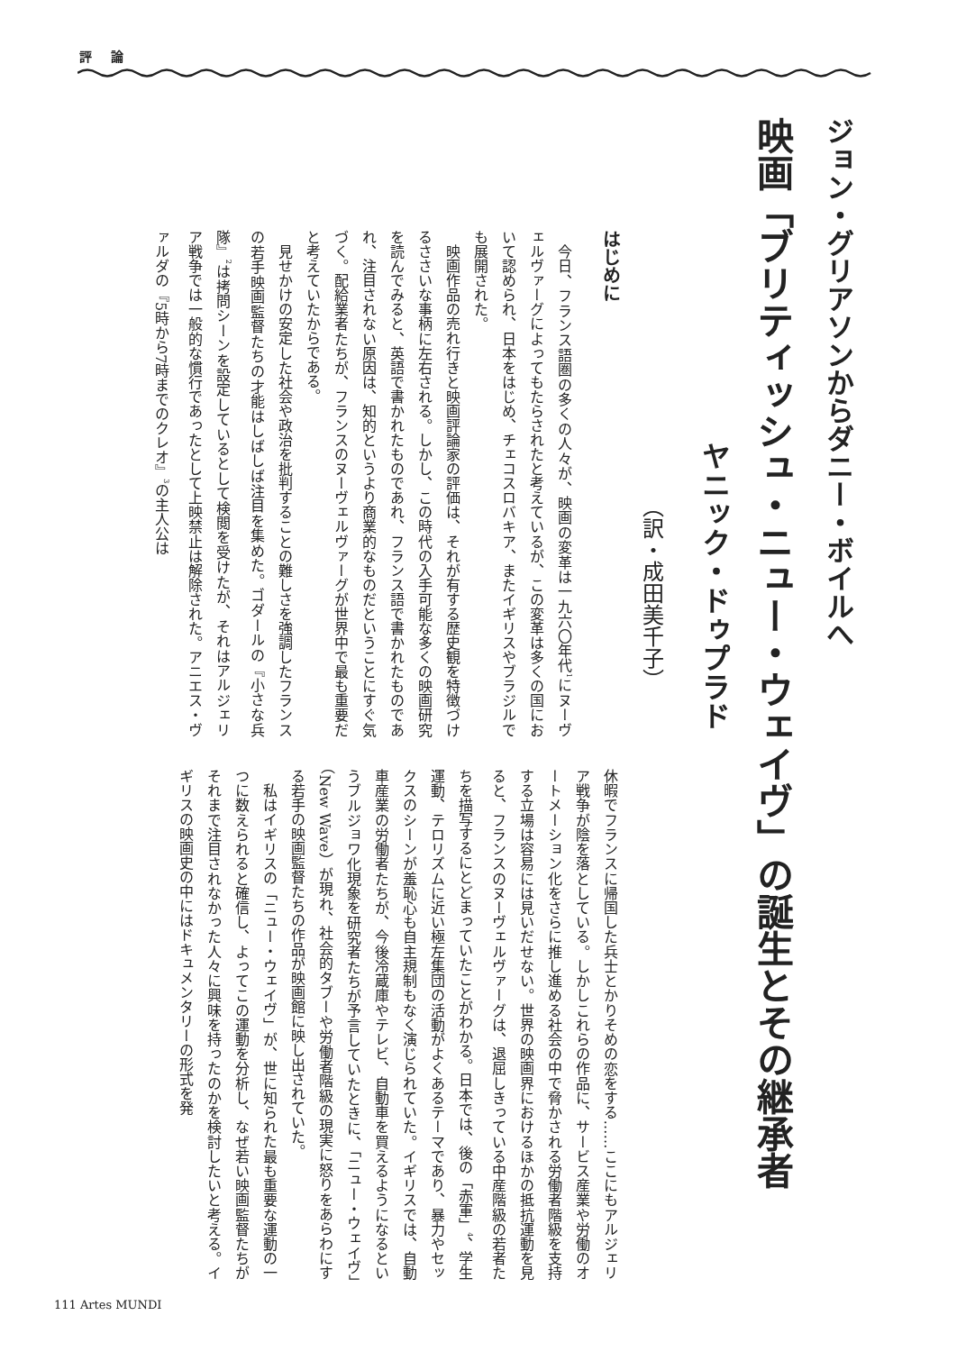評 論
ジョン・グリアソンからダニー・ボイルへ
映画「ブリティッシュ・ニュー・ウェイヴ」の誕生とその継承者
ヤニック・ドゥプラド
（訳・成田美千子）
はじめに
今日、フランス語圏の多くの人々が、映画の変革は一九六〇年代<sup>1</sup>にヌーヴェルヴァーグによってもたらされたと考えているが、この変革は多くの国において認められ、日本をはじめ、チェコスロバキア、またイギリスやブラジルでも展開された。
映画作品の売れ行きと映画評論家の評価は、それが有する歴史観を特徴づけるささいな事柄に左右される。しかし、この時代の入手可能な多くの映画研究を読んでみると、英語で書かれたものであれ、フランス語で書かれたものであれ、注目されない原因は、知的というより商業的なものだということにすぐ気づく。配給業者たちが、フランスのヌーヴェルヴァーグが世界中で最も重要だと考えていたからである。
見せかけの安定した社会や政治を批判することの難しさを強調したフランスの若手映画監督たちの才能はしばしば注目を集めた。ゴダールの『小さな兵隊』<sup>2</sup>は拷問シーンを設定しているとして検閲を受けたが、それはアルジェリア戦争では一般的な慣行であったとして上映禁止は解除された。アニエス・ヴァルダの『5時から7時までのクレオ』<sup>3</sup>の主人公は
休暇でフランスに帰国した兵士とかりそめの恋をする……ここにもアルジェリア戦争が陰を落としている。しかしこれらの作品に、サービス産業や労働のオートメーション化をさらに推し進める社会の中で脅かされる労働者階級を支持する立場は容易には見いだせない。世界の映画界におけるほかの抵抗運動を見ると、フランスのヌーヴェルヴァーグは、退屈しきっている中産階級の若者たちを描写するにとどまっていたことがわかる。日本では、後の「赤軍」<sup>4</sup>、学生運動、テロリズムに近い極左集団の活動がよくあるテーマであり、暴力やセックスのシーンが羞恥心も自主規制もなく演じられていた。イギリスでは、自動車産業の労働者たちが、今後冷蔵庫やテレビ、自動車を買えるようになるというブルジョワ化現象を研究者たちが予言していたときに、「ニュー・ウェイヴ」（New Wave）が現れ、社会的タブーや労働者階級の現実に怒りをあらわにする若手の映画監督たちの作品が映画館に映し出されていた。
私はイギリスの「ニュー・ウェイヴ」が、世に知られた最も重要な運動の一つに数えられると確信し、よってこの運動を分析し、なぜ若い映画監督たちがそれまで注目されなかった人々に興味を持ったのかを検討したいと考える。イギリスの映画史の中にはドキュメンタリーの形式を発
111 Artes MUNDI